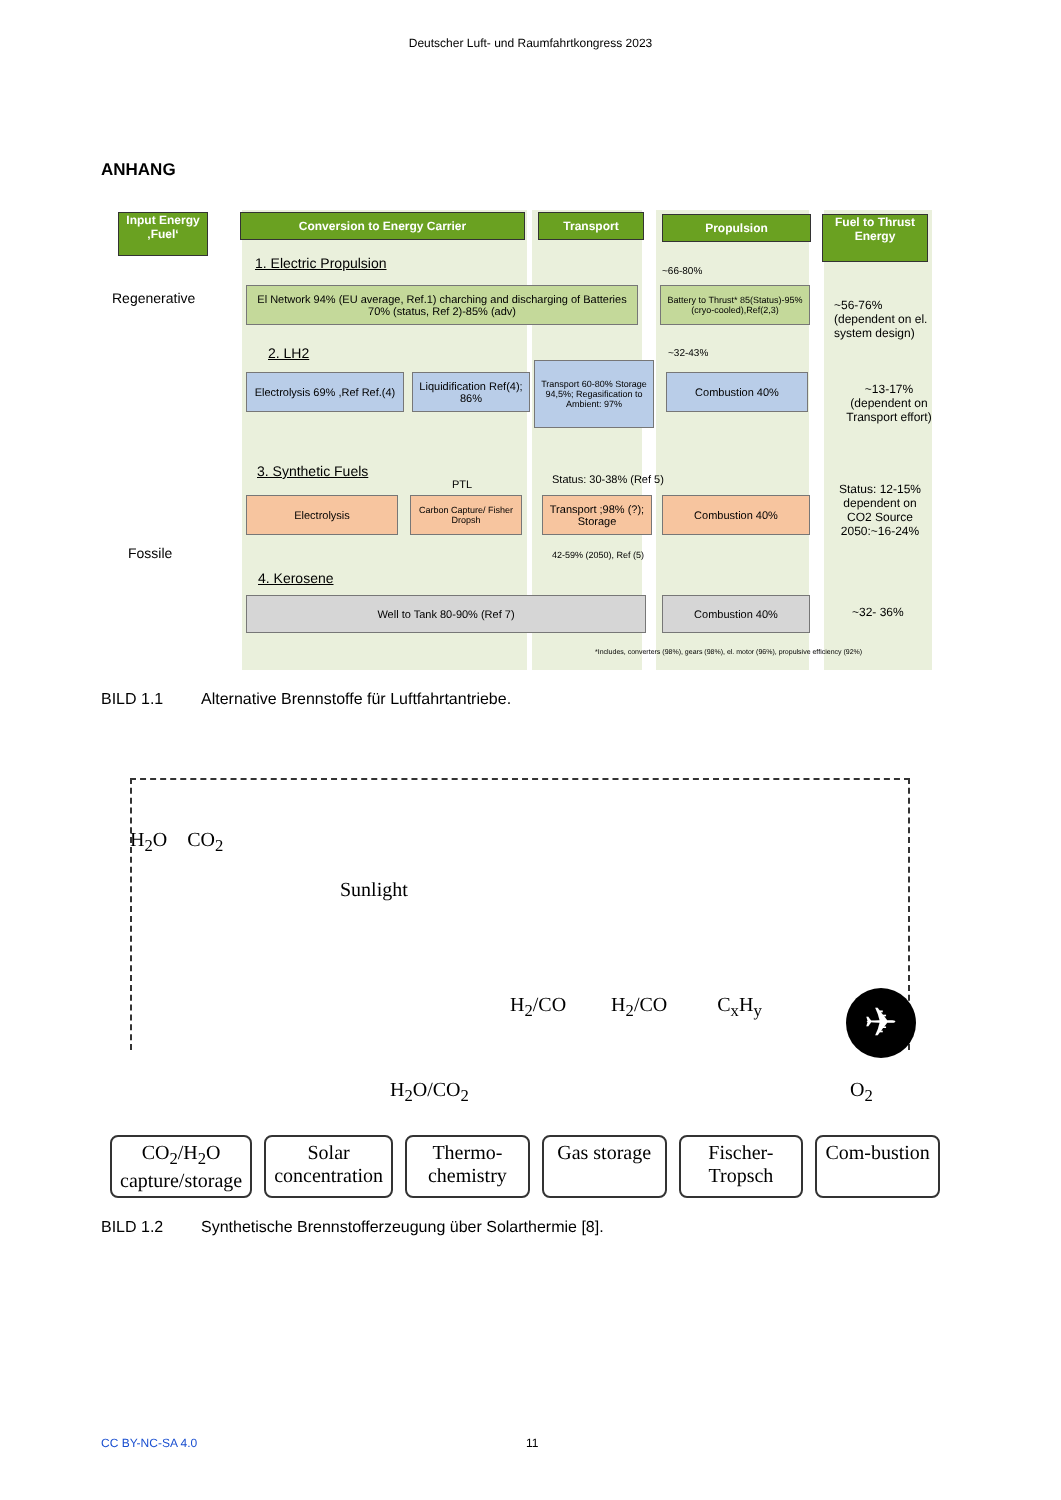Deutscher Luft- und Raumfahrtkongress 2023
ANHANG
Input Energy ‚Fuel‘
Conversion to Energy Carrier Transport Propulsion
Fuel to Thrust Energy
Regenerative
Fossile
1. Electric Propulsion
El Network 94% (EU average, Ref.1) charching and discharging of Batteries 70% (status, Ref 2)-85% (adv)
~66-80%
Battery to Thrust* 85(Status)-95%(cryo-cooled),Ref(2,3)
~56-76% (dependent on el. system design)
2. LH2 ~32-43%
Electrolysis 69% ,Ref Ref.(4)
Liquidification Ref(4); 86%
Transport 60-80% Storage 94,5%; Regasification to Ambient: 97%
Combustion 40%
~13-17% (dependent on Transport effort)
3. Synthetic Fuels
PTL Status: 30-38% (Ref 5)
Electrolysis
Carbon Capture/ Fisher Dropsh
Transport ;98% (?); Storage
Combustion 40%
Status: 12-15% dependent on CO2 Source 2050:~16-24%
42-59% (2050), Ref (5)
4. Kerosene
Well to Tank 80-90% (Ref 7) Combustion 40%
~32- 36%
*Includes, converters (98%), gears (98%), el. motor (96%), propulsive efficiency (92%)
BILD 1.1 Alternative Brennstoffe für Luftfahrtantriebe.
H<sub>2</sub>O CO<sub>2</sub>
Sunlight
H<sub>2</sub>/CO H<sub>2</sub>/CO C<sub>x</sub>H<sub>y</sub>
✈
H<sub>2</sub>O/CO<sub>2</sub> O<sub>2</sub>
CO<sub>2</sub>/H<sub>2</sub>O capture/storage Solar concentration Thermo-chemistry Gas storage Fischer-Tropsch Com-bustion
BILD 1.2 Synthetische Brennstofferzeugung über Solarthermie [8].
CC BY-NC-SA 4.0 11